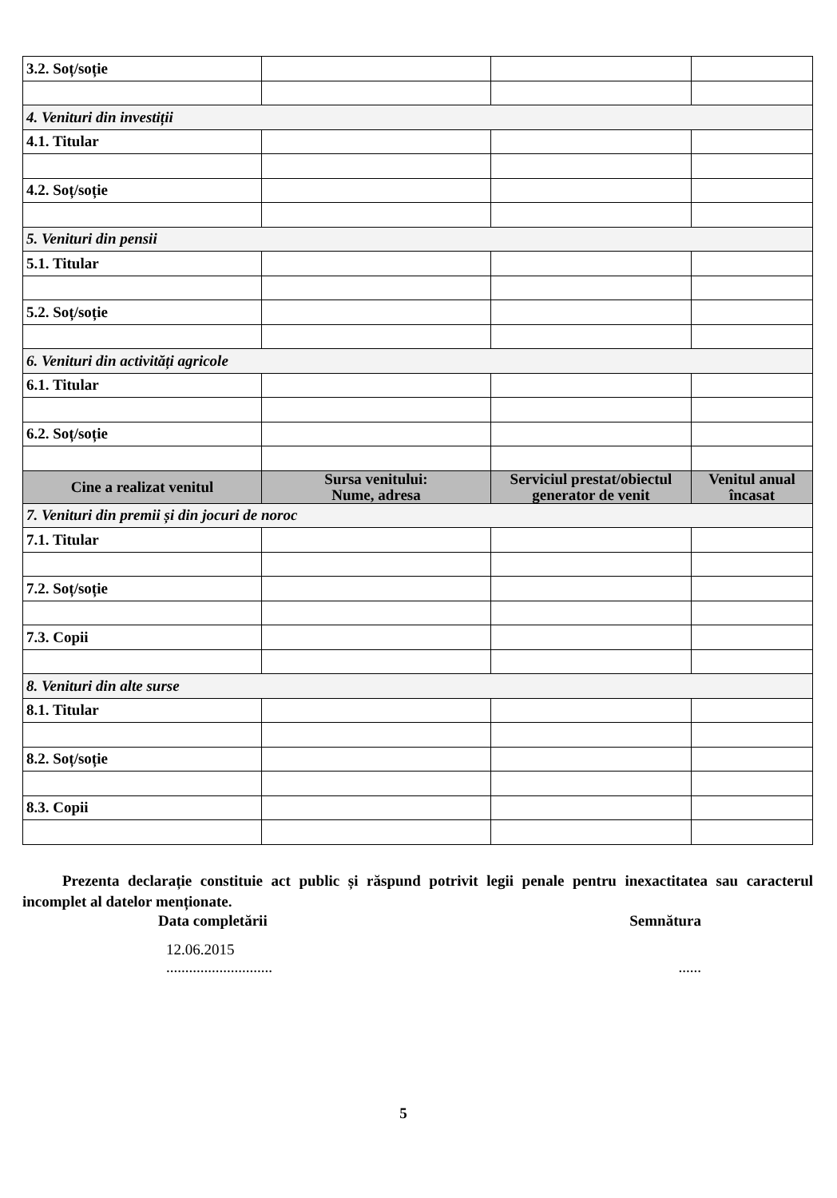| 3.2. Soț/soție | | | |
| 4. Venituri din investiții | | | |
| 4.1. Titular | | | |
| 4.2. Soț/soție | | | |
| 5. Venituri din pensii | | | |
| 5.1. Titular | | | |
| 5.2. Soț/soție | | | |
| 6. Venituri din activități agricole | | | |
| 6.1. Titular | | | |
| 6.2. Soț/soție | | | |
| Cine a realizat venitul | Sursa venitului: Nume, adresa | Serviciul prestat/obiectul generator de venit | Venitul anual încasat |
| 7. Venituri din premii și din jocuri de noroc | | | |
| 7.1. Titular | | | |
| 7.2. Soț/soție | | | |
| 7.3. Copii | | | |
| 8. Venituri din alte surse | | | |
| 8.1. Titular | | | |
| 8.2. Soț/soție | | | |
| 8.3. Copii | | | |
Prezenta declarație constituie act public și răspund potrivit legii penale pentru inexactitatea sau caracterul incomplet al datelor menționate.
Data completării Semnătura
12.06.2015
............................
......
5